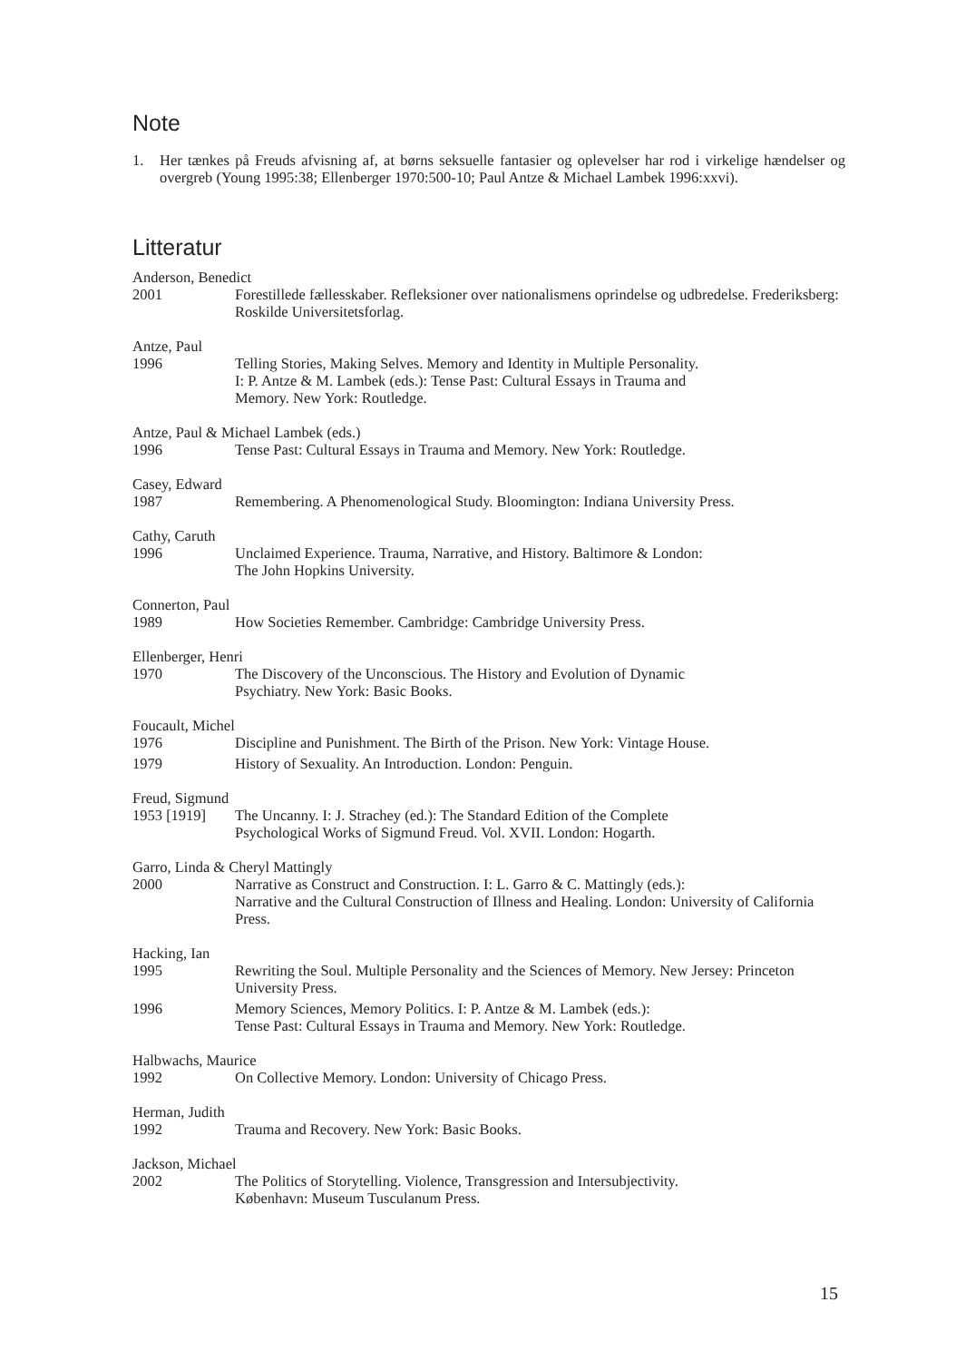Note
1. Her tænkes på Freuds afvisning af, at børns seksuelle fantasier og oplevelser har rod i virkelige hændelser og overgreb (Young 1995:38; Ellenberger 1970:500-10; Paul Antze & Michael Lambek 1996:xxvi).
Litteratur
Anderson, Benedict
2001 Forestillede fællesskaber. Refleksioner over nationalismens oprindelse og udbredelse. Frederiksberg: Roskilde Universitetsforlag.
Antze, Paul
1996 Telling Stories, Making Selves. Memory and Identity in Multiple Personality.
I: P. Antze & M. Lambek (eds.): Tense Past: Cultural Essays in Trauma and
Memory. New York: Routledge.
Antze, Paul & Michael Lambek (eds.)
1996 Tense Past: Cultural Essays in Trauma and Memory. New York: Routledge.
Casey, Edward
1987 Remembering. A Phenomenological Study. Bloomington: Indiana University Press.
Cathy, Caruth
1996 Unclaimed Experience. Trauma, Narrative, and History. Baltimore & London:
The John Hopkins University.
Connerton, Paul
1989 How Societies Remember. Cambridge: Cambridge University Press.
Ellenberger, Henri
1970 The Discovery of the Unconscious. The History and Evolution of Dynamic
Psychiatry. New York: Basic Books.
Foucault, Michel
1976 Discipline and Punishment. The Birth of the Prison. New York: Vintage House.
1979 History of Sexuality. An Introduction. London: Penguin.
Freud, Sigmund
1953 [1919] The Uncanny. I: J. Strachey (ed.): The Standard Edition of the Complete
Psychological Works of Sigmund Freud. Vol. XVII. London: Hogarth.
Garro, Linda & Cheryl Mattingly
2000 Narrative as Construct and Construction. I: L. Garro & C. Mattingly (eds.):
Narrative and the Cultural Construction of Illness and Healing. London: University of California Press.
Hacking, Ian
1995 Rewriting the Soul. Multiple Personality and the Sciences of Memory. New Jersey: Princeton University Press.
1996 Memory Sciences, Memory Politics. I: P. Antze & M. Lambek (eds.):
Tense Past: Cultural Essays in Trauma and Memory. New York: Routledge.
Halbwachs, Maurice
1992 On Collective Memory. London: University of Chicago Press.
Herman, Judith
1992 Trauma and Recovery. New York: Basic Books.
Jackson, Michael
2002 The Politics of Storytelling. Violence, Transgression and Intersubjectivity.
København: Museum Tusculanum Press.
15